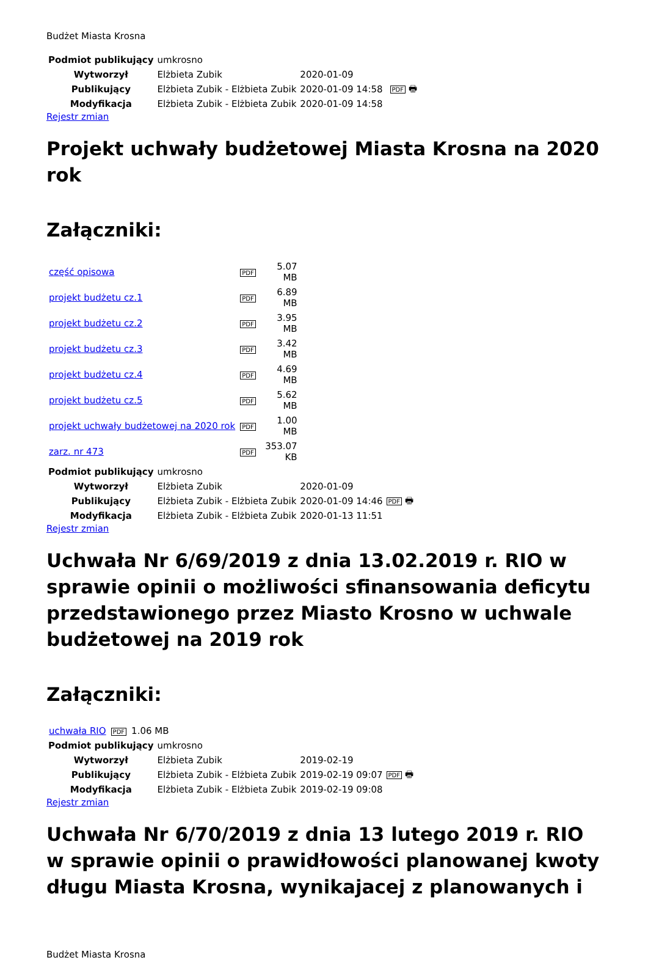Budżet Miasta Krosna
| Podmiot publikujący | umkrosno | | | |
| Wytworzył | Elżbieta Zubik | 2020-01-09 | | PDF 🖶 |
| Publikujący | Elżbieta Zubik - Elżbieta Zubik | 2020-01-09 14:58 | | |
| Modyfikacja | Elżbieta Zubik - Elżbieta Zubik | 2020-01-09 14:58 | | |
Rejestr zmian
Projekt uchwały budżetowej Miasta Krosna na 2020 rok
Załączniki:
| część opisowa | PDF | 5.07 MB |
| projekt budżetu cz.1 | PDF | 6.89 MB |
| projekt budżetu cz.2 | PDF | 3.95 MB |
| projekt budżetu cz.3 | PDF | 3.42 MB |
| projekt budżetu cz.4 | PDF | 4.69 MB |
| projekt budżetu cz.5 | PDF | 5.62 MB |
| projekt uchwały budżetowej na 2020 rok | PDF | 1.00 MB |
| zarz. nr 473 | PDF | 353.07 KB |
| Podmiot publikujący | umkrosno | | |
| Wytworzył | Elżbieta Zubik | 2020-01-09 | PDF 🖶 |
| Publikujący | Elżbieta Zubik - Elżbieta Zubik | 2020-01-09 14:46 | |
| Modyfikacja | Elżbieta Zubik - Elżbieta Zubik | 2020-01-13 11:51 | |
Rejestr zmian
Uchwała Nr 6/69/2019 z dnia 13.02.2019 r. RIO w sprawie opinii o możliwości sfinansowania deficytu przedstawionego przez Miasto Krosno w uchwale budżetowej na 2019 rok
Załączniki:
| uchwała RIO | PDF | 1.06 MB |
| Podmiot publikujący | umkrosno | | |
| Wytworzył | Elżbieta Zubik | 2019-02-19 | PDF 🖶 |
| Publikujący | Elżbieta Zubik - Elżbieta Zubik | 2019-02-19 09:07 | |
| Modyfikacja | Elżbieta Zubik - Elżbieta Zubik | 2019-02-19 09:08 | |
Rejestr zmian
Uchwała Nr 6/70/2019 z dnia 13 lutego 2019 r. RIO w sprawie opinii o prawidłowości planowanej kwoty długu Miasta Krosna, wynikajacej z planowanych i
Budżet Miasta Krosna